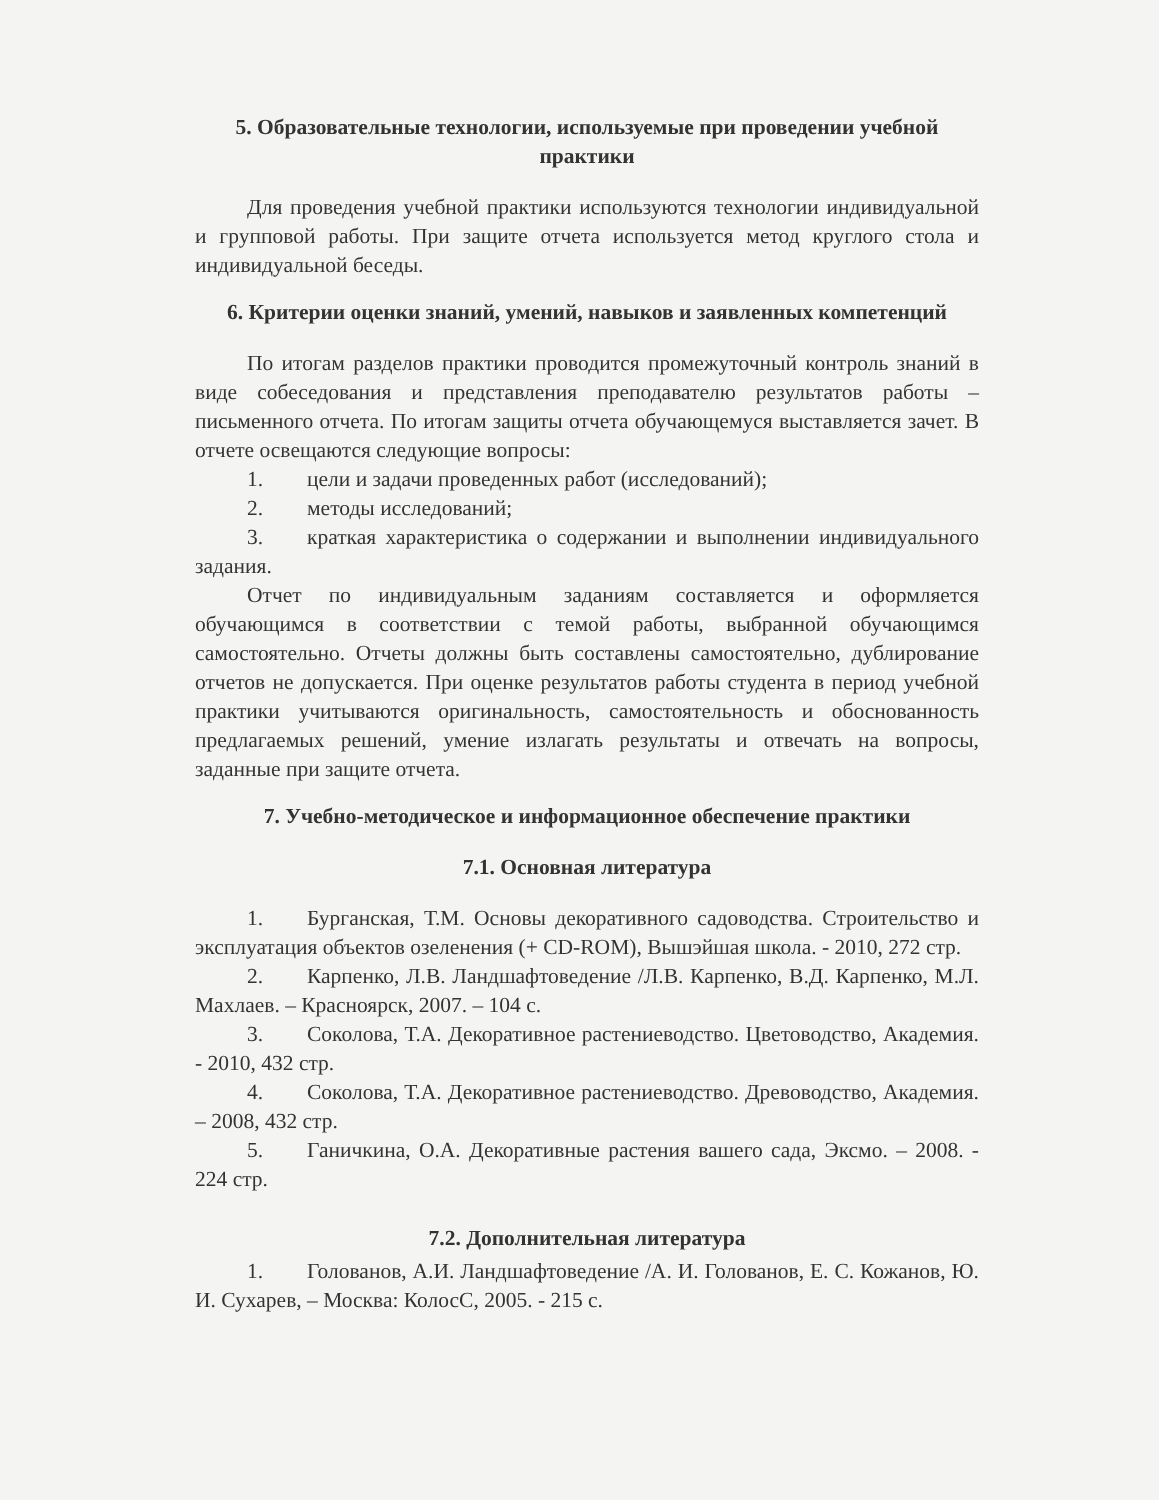5. Образовательные технологии, используемые при проведении учебной практики
Для проведения учебной практики используются технологии индивидуальной и групповой работы. При защите отчета используется метод круглого стола и индивидуальной беседы.
6. Критерии оценки знаний, умений, навыков и заявленных компетенций
По итогам разделов практики проводится промежуточный контроль знаний в виде собеседования и представления преподавателю результатов работы – письменного отчета. По итогам защиты отчета обучающемуся выставляется зачет. В отчете освещаются следующие вопросы:
1. цели и задачи проведенных работ (исследований);
2. методы исследований;
3. краткая характеристика о содержании и выполнении индивидуального задания.
Отчет по индивидуальным заданиям составляется и оформляется обучающимся в соответствии с темой работы, выбранной обучающимся самостоятельно. Отчеты должны быть составлены самостоятельно, дублирование отчетов не допускается. При оценке результатов работы студента в период учебной практики учитываются оригинальность, самостоятельность и обоснованность предлагаемых решений, умение излагать результаты и отвечать на вопросы, заданные при защите отчета.
7. Учебно-методическое и информационное обеспечение практики
7.1. Основная литература
1. Бурганская, Т.М. Основы декоративного садоводства. Строительство и эксплуатация объектов озеленения (+ CD-ROM), Вышэйшая школа. - 2010, 272 стр.
2. Карпенко, Л.В. Ландшафтоведение /Л.В. Карпенко, В.Д. Карпенко, М.Л. Махлаев. – Красноярск, 2007. – 104 с.
3. Соколова, Т.А. Декоративное растениеводство. Цветоводство, Академия. - 2010, 432 стр.
4. Соколова, Т.А. Декоративное растениеводство. Древоводство, Академия. – 2008, 432 стр.
5. Ганичкина, О.А. Декоративные растения вашего сада, Эксмо. – 2008. - 224 стр.
7.2. Дополнительная литература
1. Голованов, А.И. Ландшафтоведение /А. И. Голованов, Е. С. Кожанов, Ю. И. Сухарев, – Москва: КолосС, 2005. - 215 с.